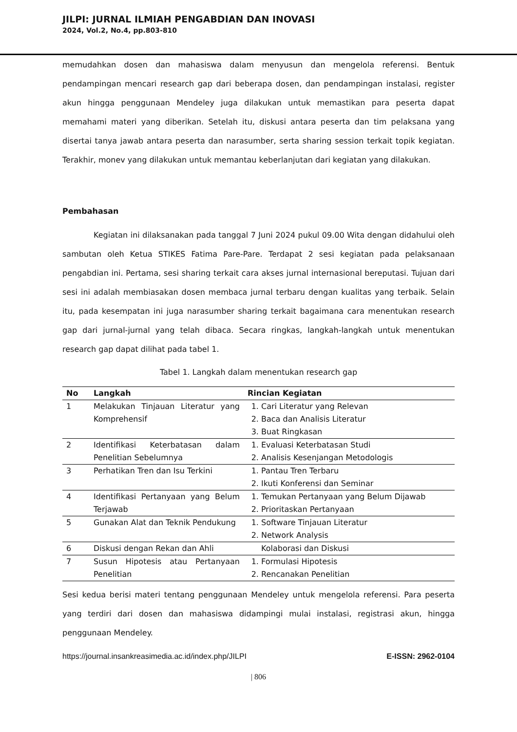JILPI: JURNAL ILMIAH PENGABDIAN DAN INOVASI
2024, Vol.2, No.4, pp.803-810
memudahkan dosen dan mahasiswa dalam menyusun dan mengelola referensi. Bentuk pendampingan mencari research gap dari beberapa dosen, dan pendampingan instalasi, register akun hingga penggunaan Mendeley juga dilakukan untuk memastikan para peserta dapat memahami materi yang diberikan. Setelah itu, diskusi antara peserta dan tim pelaksana yang disertai tanya jawab antara peserta dan narasumber, serta sharing session terkait topik kegiatan. Terakhir, monev yang dilakukan untuk memantau keberlanjutan dari kegiatan yang dilakukan.
Pembahasan
Kegiatan ini dilaksanakan pada tanggal 7 Juni 2024 pukul 09.00 Wita dengan didahului oleh sambutan oleh Ketua STIKES Fatima Pare-Pare. Terdapat 2 sesi kegiatan pada pelaksanaan pengabdian ini. Pertama, sesi sharing terkait cara akses jurnal internasional bereputasi. Tujuan dari sesi ini adalah membiasakan dosen membaca jurnal terbaru dengan kualitas yang terbaik. Selain itu, pada kesempatan ini juga narasumber sharing terkait bagaimana cara menentukan research gap dari jurnal-jurnal yang telah dibaca. Secara ringkas, langkah-langkah untuk menentukan research gap dapat dilihat pada tabel 1.
Tabel 1. Langkah dalam menentukan research gap
| No | Langkah | Rincian Kegiatan |
| --- | --- | --- |
| 1 | Melakukan Tinjauan Literatur yang Komprehensif | 1. Cari Literatur yang Relevan 2. Baca dan Analisis Literatur 3. Buat Ringkasan |
| 2 | Identifikasi Keterbatasan dalam Penelitian Sebelumnya | 1. Evaluasi Keterbatasan Studi 2. Analisis Kesenjangan Metodologis |
| 3 | Perhatikan Tren dan Isu Terkini | 1. Pantau Tren Terbaru 2. Ikuti Konferensi dan Seminar |
| 4 | Identifikasi Pertanyaan yang Belum Terjawab | 1. Temukan Pertanyaan yang Belum Dijawab 2. Prioritaskan Pertanyaan |
| 5 | Gunakan Alat dan Teknik Pendukung | 1. Software Tinjauan Literatur 2. Network Analysis |
| 6 | Diskusi dengan Rekan dan Ahli | Kolaborasi dan Diskusi |
| 7 | Susun Hipotesis atau Pertanyaan Penelitian | 1. Formulasi Hipotesis 2. Rencanakan Penelitian |
Sesi kedua berisi materi tentang penggunaan Mendeley untuk mengelola referensi. Para peserta yang terdiri dari dosen dan mahasiswa didampingi mulai instalasi, registrasi akun, hingga penggunaan Mendeley.
https://journal.insankreasimedia.ac.id/index.php/JILPI E-ISSN: 2962-0104
| 806